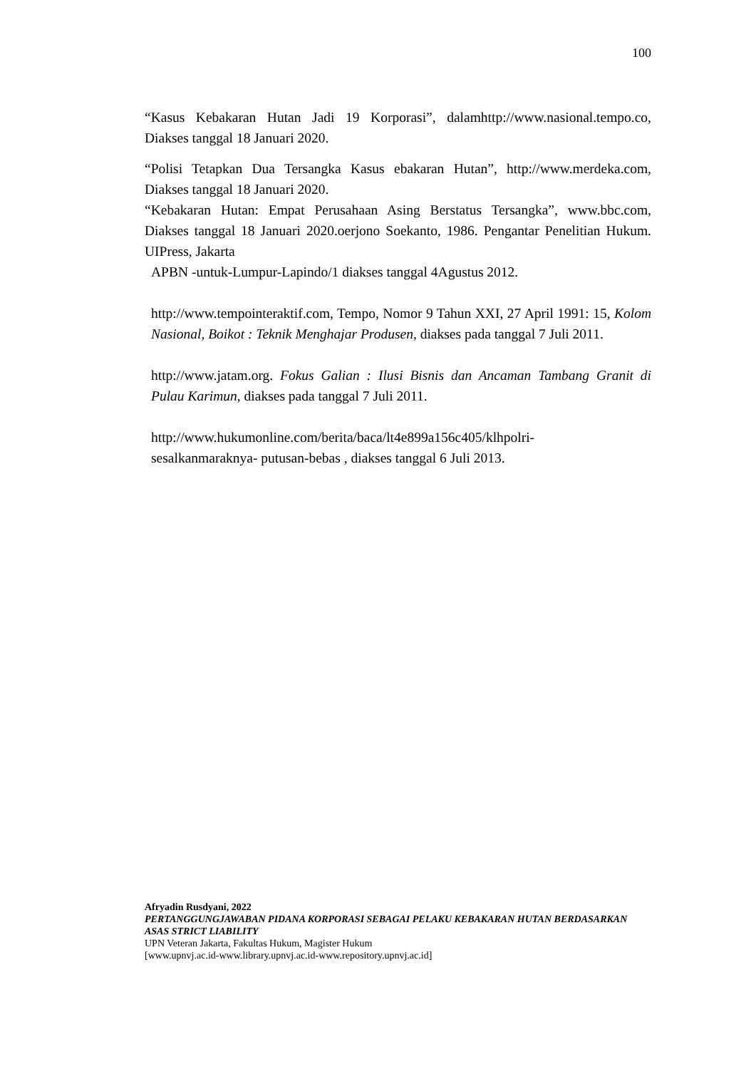100
“Kasus Kebakaran Hutan Jadi 19 Korporasi”, dalamhttp://www.nasional.tempo.co, Diakses tanggal 18 Januari 2020.
“Polisi Tetapkan Dua Tersangka Kasus ebakaran Hutan”, http://www.merdeka.com, Diakses tanggal 18 Januari 2020.
“Kebakaran Hutan: Empat Perusahaan Asing Berstatus Tersangka”, www.bbc.com, Diakses tanggal 18 Januari 2020.oerjono Soekanto, 1986. Pengantar Penelitian Hukum. UIPress, Jakarta
APBN -untuk-Lumpur-Lapindo/1 diakses tanggal 4Agustus 2012.
http://www.tempointeraktif.com, Tempo, Nomor 9 Tahun XXI, 27 April 1991: 15, Kolom Nasional, Boikot : Teknik Menghajar Produsen, diakses pada tanggal 7 Juli 2011.
http://www.jatam.org. Fokus Galian : Ilusi Bisnis dan Ancaman Tambang Granit di Pulau Karimun, diakses pada tanggal 7 Juli 2011.
http://www.hukumonline.com/berita/baca/lt4e899a156c405/klhpolri-
sesalkanmaraknya- putusan-bebas , diakses tanggal 6 Juli 2013.
Afryadin Rusdyani, 2022
PERTANGGUNGJAWABAN PIDANA KORPORASI SEBAGAI PELAKU KEBAKARAN HUTAN BERDASARKAN ASAS STRICT LIABILITY
UPN Veteran Jakarta, Fakultas Hukum, Magister Hukum
[www.upnvj.ac.id-www.library.upnvj.ac.id-www.repository.upnvj.ac.id]